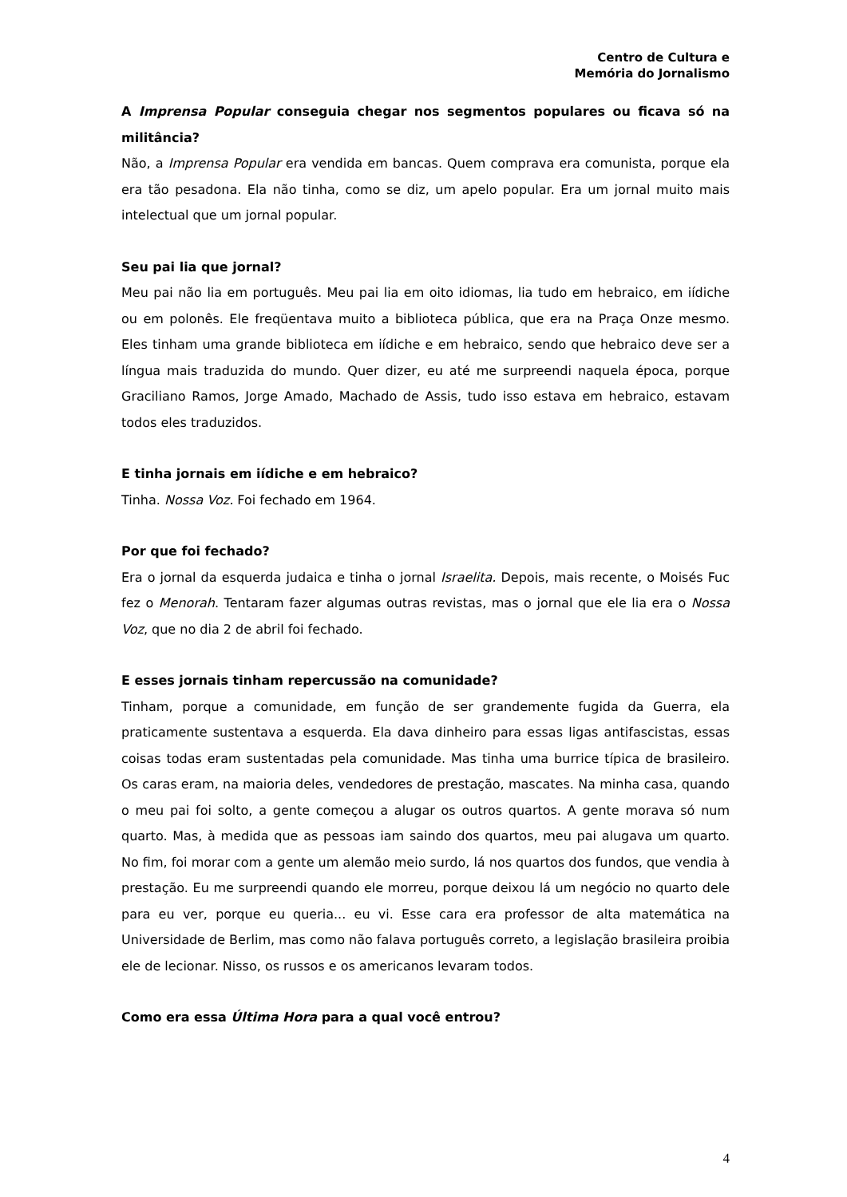Centro de Cultura e
Memória do Jornalismo
A Imprensa Popular conseguia chegar nos segmentos populares ou ficava só na militância?
Não, a Imprensa Popular era vendida em bancas. Quem comprava era comunista, porque ela era tão pesadona. Ela não tinha, como se diz, um apelo popular. Era um jornal muito mais intelectual que um jornal popular.
Seu pai lia que jornal?
Meu pai não lia em português. Meu pai lia em oito idiomas, lia tudo em hebraico, em iídiche ou em polonês. Ele freqüentava muito a biblioteca pública, que era na Praça Onze mesmo. Eles tinham uma grande biblioteca em iídiche e em hebraico, sendo que hebraico deve ser a língua mais traduzida do mundo. Quer dizer, eu até me surpreendi naquela época, porque Graciliano Ramos, Jorge Amado, Machado de Assis, tudo isso estava em hebraico, estavam todos eles traduzidos.
E tinha jornais em iídiche e em hebraico?
Tinha. Nossa Voz. Foi fechado em 1964.
Por que foi fechado?
Era o jornal da esquerda judaica e tinha o jornal Israelita. Depois, mais recente, o Moisés Fuc fez o Menorah. Tentaram fazer algumas outras revistas, mas o jornal que ele lia era o Nossa Voz, que no dia 2 de abril foi fechado.
E esses jornais tinham repercussão na comunidade?
Tinham, porque a comunidade, em função de ser grandemente fugida da Guerra, ela praticamente sustentava a esquerda. Ela dava dinheiro para essas ligas antifascistas, essas coisas todas eram sustentadas pela comunidade. Mas tinha uma burrice típica de brasileiro. Os caras eram, na maioria deles, vendedores de prestação, mascates. Na minha casa, quando o meu pai foi solto, a gente começou a alugar os outros quartos. A gente morava só num quarto. Mas, à medida que as pessoas iam saindo dos quartos, meu pai alugava um quarto. No fim, foi morar com a gente um alemão meio surdo, lá nos quartos dos fundos, que vendia à prestação. Eu me surpreendi quando ele morreu, porque deixou lá um negócio no quarto dele para eu ver, porque eu queria... eu vi. Esse cara era professor de alta matemática na Universidade de Berlim, mas como não falava português correto, a legislação brasileira proibia ele de lecionar. Nisso, os russos e os americanos levaram todos.
Como era essa Última Hora para a qual você entrou?
4